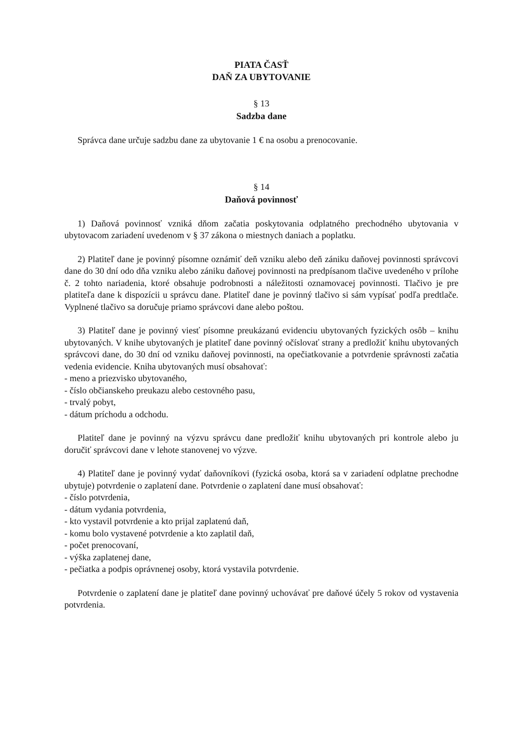PIATA ČASŤ
DAŇ ZA UBYTOVANIE
§ 13
Sadzba dane
Správca dane určuje sadzbu dane za ubytovanie 1 € na osobu a prenocovanie.
§ 14
Daňová povinnosť
1) Daňová povinnosť vzniká dňom začatia poskytovania odplatného prechodného ubytovania v ubytovacom zariadení uvedenom v § 37 zákona o miestnych daniach a poplatku.
2) Platiteľ dane je povinný písomne oznámiť deň vzniku alebo deň zániku daňovej povinnosti správcovi dane do 30 dní odo dňa vzniku alebo zániku daňovej povinnosti na predpísanom tlačive uvedeného v prílohe č. 2 tohto nariadenia, ktoré obsahuje podrobnosti a náležitosti oznamovacej povinnosti. Tlačivo je pre platiteľa dane k dispozícii u správcu dane. Platiteľ dane je povinný tlačivo si sám vypísať podľa predtlače. Vyplnené tlačivo sa doručuje priamo správcovi dane alebo poštou.
3) Platiteľ dane je povinný viesť písomne preukázanú evidenciu ubytovaných fyzických osôb – knihu ubytovaných. V knihe ubytovaných je platiteľ dane povinný očíslovať strany a predložiť knihu ubytovaných správcovi dane, do 30 dní od vzniku daňovej povinnosti, na opečiatkovanie a potvrdenie správnosti začatia vedenia evidencie. Kniha ubytovaných musí obsahovať:
- meno a priezvisko ubytovaného,
- číslo občianskeho preukazu alebo cestovného pasu,
- trvalý pobyt,
- dátum príchodu a odchodu.
Platiteľ dane je povinný na výzvu správcu dane predložiť knihu ubytovaných pri kontrole alebo ju doručiť správcovi dane v lehote stanovenej vo výzve.
4) Platiteľ dane je povinný vydať daňovníkovi (fyzická osoba, ktorá sa v zariadení odplatne prechodne ubytuje) potvrdenie o zaplatení dane. Potvrdenie o zaplatení dane musí obsahovať:
- číslo potvrdenia,
- dátum vydania potvrdenia,
- kto vystavil potvrdenie a kto prijal zaplatenú daň,
- komu bolo vystavené potvrdenie a kto zaplatil daň,
- počet prenocovaní,
- výška zaplatenej dane,
- pečiatka a podpis oprávnenej osoby, ktorá vystavila potvrdenie.
Potvrdenie o zaplatení dane je platiteľ dane povinný uchovávať pre daňové účely 5 rokov od vystavenia potvrdenia.